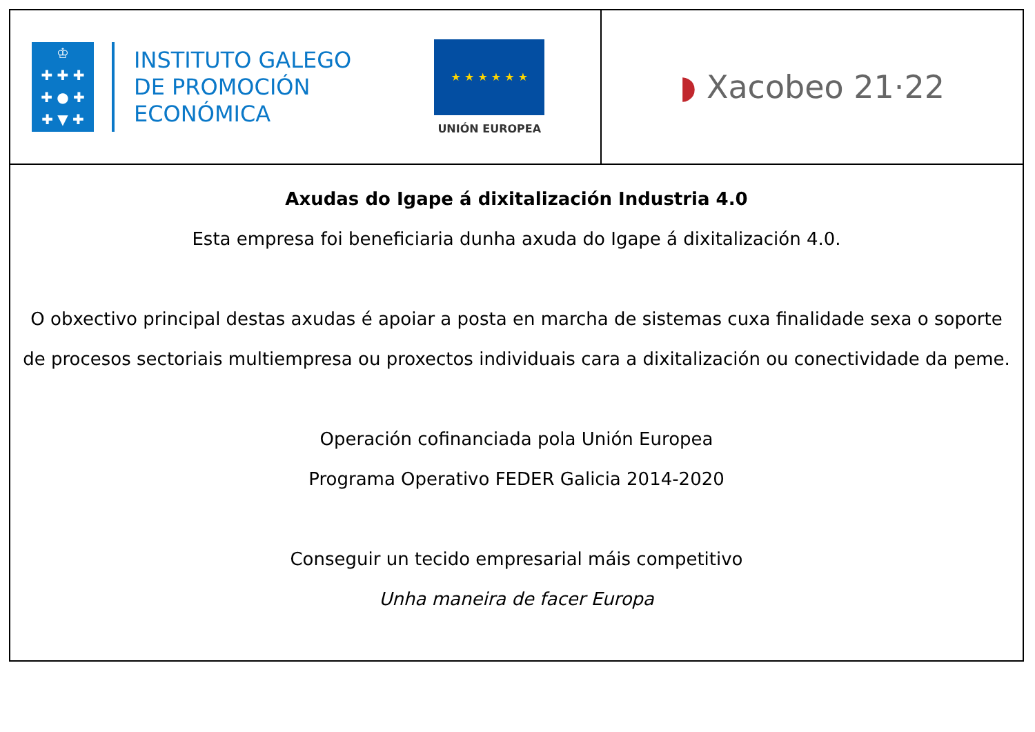| ♔ ✚ ✚ ✚ ✚ ● ✚ ✚ ▼ ✚ INSTITUTO GALEGO DE PROMOCIÓN ECONÓMICA ★ ★ ★ ★ ★ ★ UNIÓN EUROPEA | ◗ Xacobeo 21·22 |
| Axudas do Igape á dixitalización Industria 4.0 Esta empresa foi beneficiaria dunha axuda do Igape á dixitalización 4.0. O obxectivo principal destas axudas é apoiar a posta en marcha de sistemas cuxa finalidade sexa o soporte de procesos sectoriais multiempresa ou proxectos individuais cara a dixitalización ou conectividade da peme. Operación cofinanciada pola Unión Europea Programa Operativo FEDER Galicia 2014-2020 Conseguir un tecido empresarial máis competitivo Unha maneira de facer Europa | |